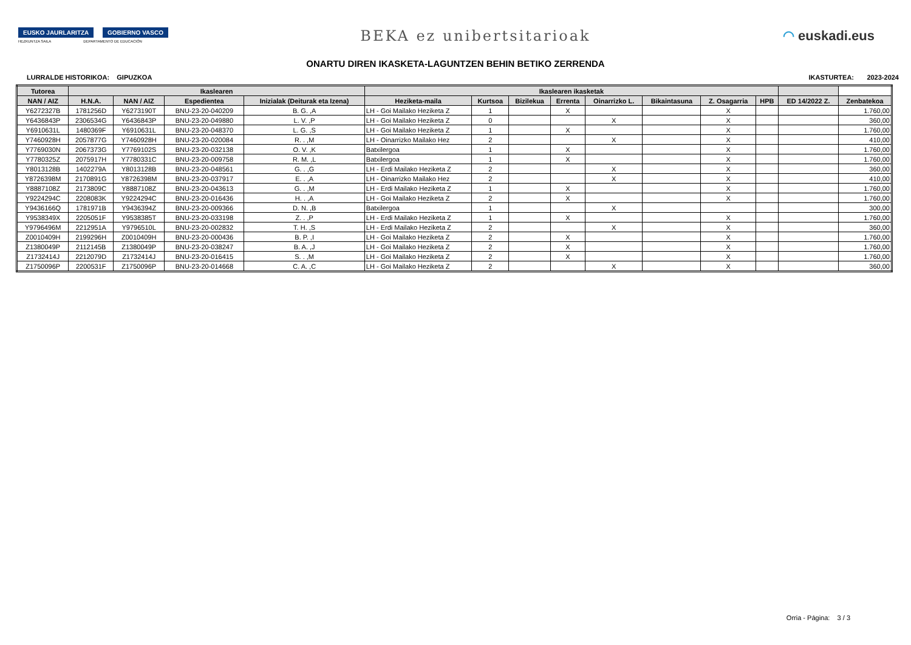EUSKO JAURLARITZA ⚜ GOBIERNO VASCO
HEZKUNTZA SAILA DEPARTAMENTO DE EDUCACIÓN
BEKA ez unibertsitarioak ◠ euskadi.eus
ONARTU DIREN IKASKETA-LAGUNTZEN BEHIN BETIKO ZERRENDA
LURRALDE HISTORIKOA: GIPUZKOA
IKASTURTEA: 2023-2024
| Tutorea | Ikaslearen | | | | Ikaslearen ikasketak | | | | | | | | | |
| --- | --- | --- | --- | --- | --- | --- | --- | --- | --- | --- | --- | --- | --- | --- |
| NAN / AIZ | H.N.A. | NAN / AIZ | Espedientea | Inizialak (Deiturak eta Izena) | Heziketa-maila | Kurtsoa | Bizilekua | Errenta | Oinarrizko L. | Bikaintasuna | Z. Osagarria | HPB | ED 14/2022 Z. | Zenbatekoa |
| Y6272327B | 1781256D | Y6273190T | BNU-23-20-040209 | B. G. ,A | LH - Goi Mailako Heziketa Z | 1 | | X | | | X | | | 1.760,00 |
| Y6436843P | 2306534G | Y6436843P | BNU-23-20-049880 | L. V. ,P | LH - Goi Mailako Heziketa Z | 0 | | | X | | X | | | 360,00 |
| Y6910631L | 1480369F | Y6910631L | BNU-23-20-048370 | L. G. ,S | LH - Goi Mailako Heziketa Z | 1 | | X | | | X | | | 1.760,00 |
| Y7460928H | 2057877G | Y7460928H | BNU-23-20-020084 | R. . ,M | LH - Oinarrizko Mailako Hez | 2 | | | X | | X | | | 410,00 |
| Y7769030N | 2067373G | Y7769102S | BNU-23-20-032138 | O. V. ,K | Batxilergoa | 1 | | X | | | X | | | 1.760,00 |
| Y7780325Z | 2075917H | Y7780331C | BNU-23-20-009758 | R. M. ,L | Batxilergoa | 1 | | X | | | X | | | 1.760,00 |
| Y8013128B | 1402279A | Y8013128B | BNU-23-20-048561 | G. . ,G | LH - Erdi Mailako Heziketa Z | 2 | | | X | | X | | | 360,00 |
| Y8726398M | 2170891G | Y8726398M | BNU-23-20-037917 | E. . ,A | LH - Oinarrizko Mailako Hez | 2 | | | X | | X | | | 410,00 |
| Y8887108Z | 2173809C | Y8887108Z | BNU-23-20-043613 | G. . ,M | LH - Erdi Mailako Heziketa Z | 1 | | X | | | X | | | 1.760,00 |
| Y9224294C | 2208083K | Y9224294C | BNU-23-20-016436 | H. . ,A | LH - Goi Mailako Heziketa Z | 2 | | X | | | X | | | 1.760,00 |
| Y9436166Q | 1781971B | Y9436394Z | BNU-23-20-009366 | D. N. ,B | Batxilergoa | 1 | | | X | | | | | 300,00 |
| Y9538349X | 2205051F | Y9538385T | BNU-23-20-033198 | Z. . ,P | LH - Erdi Mailako Heziketa Z | 1 | | X | | | X | | | 1.760,00 |
| Y9796496M | 2212951A | Y9796510L | BNU-23-20-002832 | T. H. ,S | LH - Erdi Mailako Heziketa Z | 2 | | | X | | X | | | 360,00 |
| Z0010409H | 2199296H | Z0010409H | BNU-23-20-000436 | B. P. ,I | LH - Goi Mailako Heziketa Z | 2 | | X | | | X | | | 1.760,00 |
| Z1380049P | 2112145B | Z1380049P | BNU-23-20-038247 | B. A. ,J | LH - Goi Mailako Heziketa Z | 2 | | X | | | X | | | 1.760,00 |
| Z1732414J | 2212079D | Z1732414J | BNU-23-20-016415 | S. . ,M | LH - Goi Mailako Heziketa Z | 2 | | X | | | X | | | 1.760,00 |
| Z1750096P | 2200531F | Z1750096P | BNU-23-20-014668 | C. A. ,C | LH - Goi Mailako Heziketa Z | 2 | | | X | | X | | | 360,00 |
Orria - Página: 3 / 3